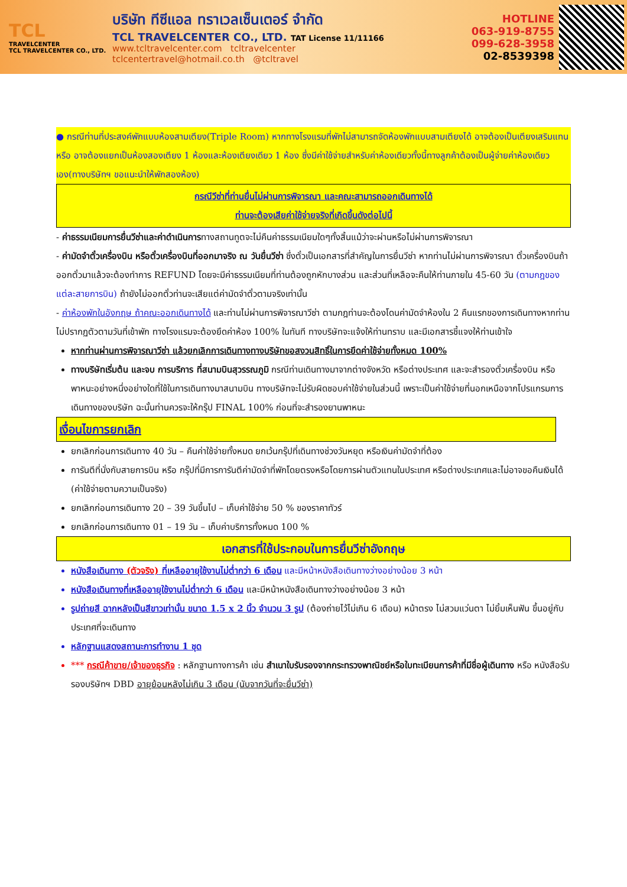TCL
TRAVELCENTER
TCL TRAVELCENTER CO., LTD.
บริษัท ทีซีแอล ทราเวลเซ็นเตอร์ จำกัด
TCL TRAVELCENTER CO., LTD. TAT License 11/11166
www.tcltravelcenter.com tcltravelcenter
tclcentertravel@hotmail.co.th @tcltravel
HOTLINE
063-919-8755
099-628-3958
02-8539398
● กรณีท่านที่ประสงค์พักแบบห้องสามเตียง(Triple Room) หากทางโรงแรมที่พักไม่สามารถจัดห้องพักแบบสามเตียงได้ อาจต้องเป็นเตียงเสริมแทน หรือ อาจต้องแยกเป็นห้องสองเตียง 1 ห้องและห้องเตียงเดียว 1 ห้อง ซึ่งมีค่าใช้จ่ายสำหรับค่าห้องเดียวทั้งนี้ทางลูกค้าต้องเป็นผู้จ่ายค่าห้องเดียวเอง(ทางบริษัทฯ ขอแนะนำให้พักสองห้อง)
กรณีวีซ่าที่ท่านยื่นไม่ผ่านการพิจารณา และคณะสามารถออกเดินทางได้
ท่านจะต้องเสียค่าใช้จ่ายจริงที่เกิดขึ้นดังต่อไปนี้
- ค่าธรรมเนียมการยื่นวีซ่าและค่าดำเนินการทางสถานทูตจะไม่คืนค่าธรรมเนียมใดๆทั้งสิ้นแม้ว่าจะผ่านหรือไม่ผ่านการพิจารณา
- ค่ามัดจำตั๋วเครื่องบิน หรือตั๋วเครื่องบินที่ออกมาจริง ณ วันยื่นวีซ่า ซึ่งตั๋วเป็นเอกสารที่สำคัญในการยื่นวีซ่า หากท่านไม่ผ่านการพิจารณา ตั๋วเครื่องบินถ้าออกตั๋วมาแล้วจะต้องทำการ REFUND โดยจะมีค่าธรรมเนียมที่ท่านต้องถูกหักบางส่วน และส่วนที่เหลือจะคืนให้ท่านภายใน 45-60 วัน (ตามกฎของแต่ละสายการบิน) ถ้ายังไม่ออกตั๋วท่านจะเสียแต่ค่ามัดจำตั๋วตามจริงเท่านั้น
- ค่าห้องพักในอังกฤษ ถ้าคณะออกเดินทางได้ และท่านไม่ผ่านการพิจารณาวีซ่า ตามกฎท่านจะต้องโดนค่ามัดจำห้องใน 2 คืนแรกของการเดินทางหากท่านไม่ปรากฏตัวตามวันที่เข้าพัก ทางโรงแรมจะต้องยึดค่าห้อง 100% ในทันที ทางบริษัทจะแจ้งให้ท่านทราบ และมีเอกสารชี้แจงให้ท่านเข้าใจ
หากท่านผ่านการพิจารณาวีซ่า แล้วยกเลิกการเดินทางทางบริษัทขอสงวนสิทธิ์ในการยึดค่าใช้จ่ายทั้งหมด 100%
ทางบริษัทเริ่มต้น และจบ การบริการ ที่สนามบินสุวรรณภูมิ กรณีท่านเดินทางมาจากต่างจังหวัด หรือต่างประเทศ และจะสำรองตั๋วเครื่องบิน หรือพาหนะอย่างหนึ่งอย่างใดที่ใช้ในการเดินทางมาสนามบิน ทางบริษัทจะไม่รับผิดชอบค่าใช้จ่ายในส่วนนี้ เพราะเป็นค่าใช้จ่ายที่นอกเหนือจากโปรแกรมการเดินทางของบริษัท ฉะนั้นท่านควรจะให้กรุ๊ป FINAL 100% ก่อนที่จะสำรองยานพาหนะ
เงื่อนไขการยกเลิก
ยกเลิกก่อนการเดินทาง 40 วัน – คืนค่าใช้จ่ายทั้งหมด ยกเว้นกรุ๊ปที่เดินทางช่วงวันหยุด หรือเงินค่ามัดจำที่ต้อง
การันตีที่นั่งกับสายการบิน หรือ กรุ๊ปที่มีการการันตีค่ามัดจำที่พักโดยตรงหรือโดยการผ่านตัวแทนในประเทศ หรือต่างประเทศและไม่อาจขอคืนเงินได้ (ค่าใช้จ่ายตามความเป็นจริง)
ยกเลิกก่อนการเดินทาง 20 – 39 วันขึ้นไป – เก็บค่าใช้จ่าย 50 % ของราคาทัวร์
ยกเลิกก่อนการเดินทาง 01 – 19 วัน – เก็บค่าบริการทั้งหมด 100 %
เอกสารที่ใช้ประกอบในการยื่นวีซ่าอังกฤษ
หนังสือเดินทาง (ตัวจริง) ที่เหลืออายุใช้งานไม่ต่ำกว่า 6 เดือน และมีหน้าหนังสือเดินทางว่างอย่างน้อย 3 หน้า
หนังสือเดินทางที่เหลืออายุใช้งานไม่ต่ำกว่า 6 เดือน และมีหน้าหนังสือเดินทางว่างอย่างน้อย 3 หน้า
รูปถ่ายสี ฉากหลังเป็นสีขาวเท่านั้น ขนาด 1.5 x 2 นิ้ว จำนวน 3 รูป (ต้องถ่ายไว้ไม่เกิน 6 เดือน) หน้าตรง ไม่สวมแว่นตา ไม่ยิ้มเห็นฟัน ขึ้นอยู่กับประเทศที่จะเดินทาง
หลักฐานแสดงสถานะการทำงาน 1 ชุด
*** กรณีค้าขาย/เจ้าของธุรกิจ : หลักฐานทางการค้า เช่น สำเนาใบรับรองจากกระทรวงพาณิชย์หรือใบทะเบียนการค้าที่มีชื่อผู้เดินทาง หรือ หนังสือรับรองบริษัทฯ DBD อายุย้อนหลังไม่เกิน 3 เดือน (นับจากวันที่จะยื่นวีซ่า)